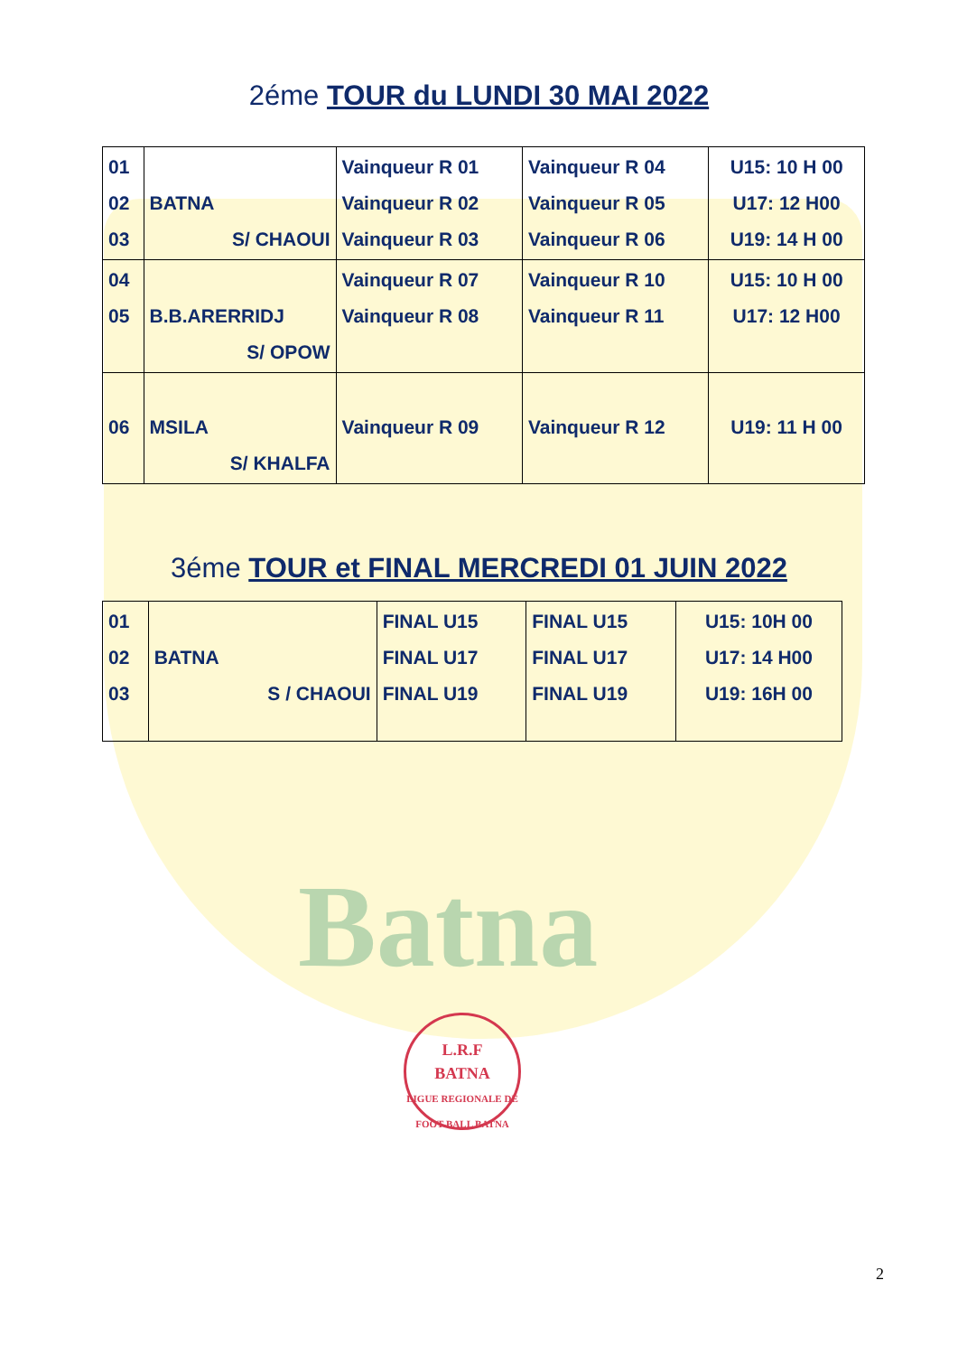Batna
2éme TOUR du LUNDI 30 MAI 2022
| 01 02 03 | BATNA S/ CHAOUI | Vainqueur R 01 Vainqueur R 02 Vainqueur R 03 | Vainqueur R 04 Vainqueur R 05 Vainqueur R 06 | U15: 10 H 00 U17: 12 H00 U19: 14 H 00 |
| 04 05 | B.B.ARERRIDJ S/ OPOW | Vainqueur R 07 Vainqueur R 08 | Vainqueur R 10 Vainqueur R 11 | U15: 10 H 00 U17: 12 H00 |
| 06 | MSILA S/ KHALFA | Vainqueur R 09 | Vainqueur R 12 | U19: 11 H 00 |
3éme TOUR et FINAL MERCREDI 01 JUIN 2022
| 01 02 03 | BATNA S / CHAOUI | FINAL U15 FINAL U17 FINAL U19 | FINAL U15 FINAL U17 FINAL U19 | U15: 10H 00 U17: 14 H00 U19: 16H 00 |
L.R.F
BATNA
LIGUE REGIONALE DE FOOT-BALL BATNA
2